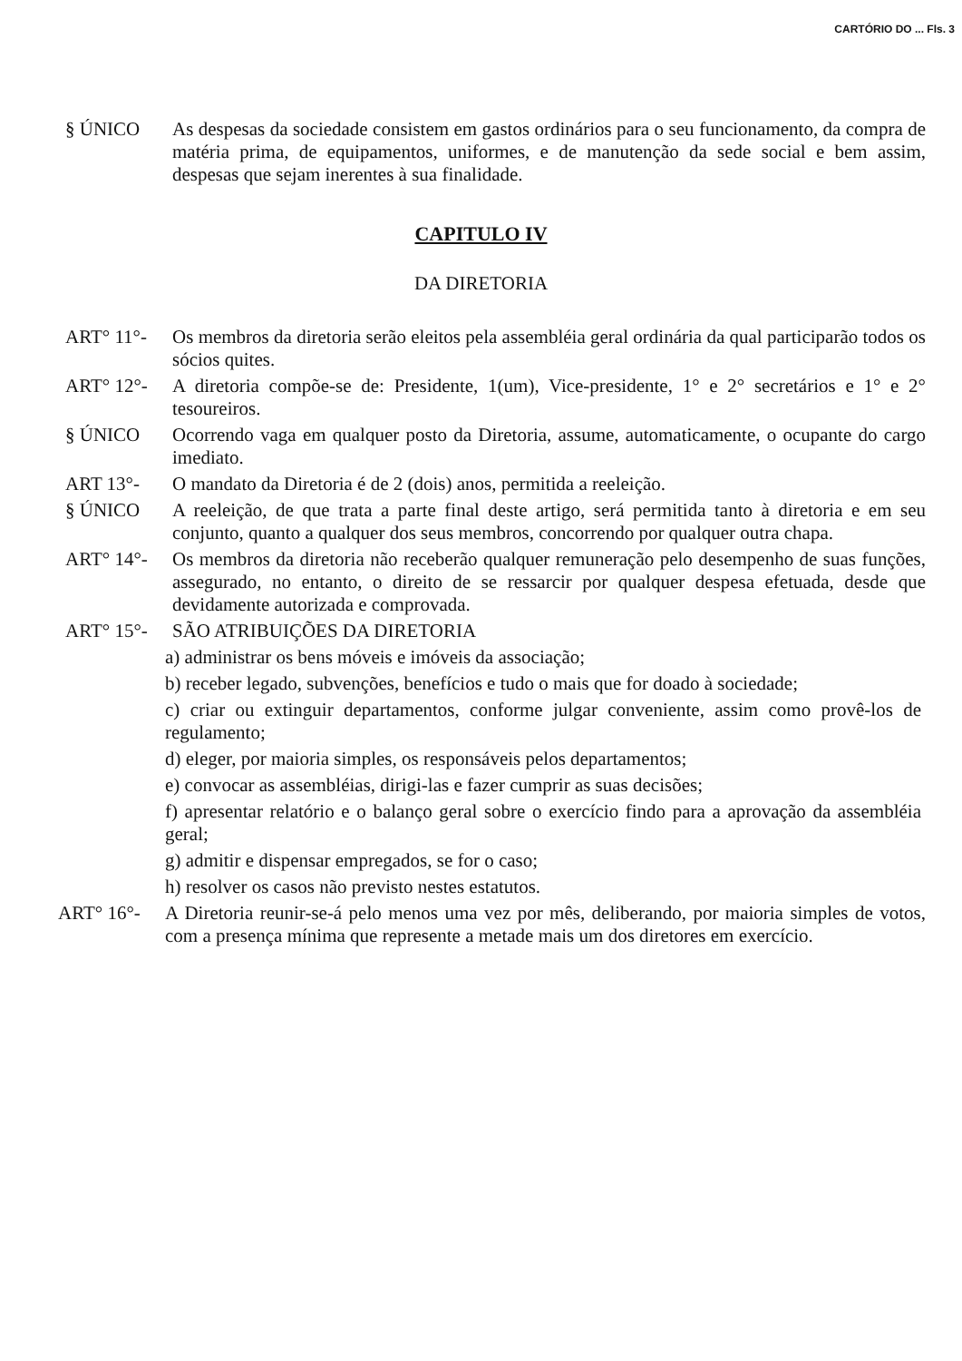CARTÓRIO DO ... Fls. 3
§ ÚNICO As despesas da sociedade consistem em gastos ordinários para o seu funcionamento, da compra de matéria prima, de equipamentos, uniformes, e de manutenção da sede social e bem assim, despesas que sejam inerentes à sua finalidade.
CAPITULO IV
DA DIRETORIA
ART° 11°- Os membros da diretoria serão eleitos pela assembléia geral ordinária da qual participarão todos os sócios quites.
ART° 12°- A diretoria compõe-se de: Presidente, 1(um), Vice-presidente, 1° e 2° secretários e 1° e 2° tesoureiros.
§ ÚNICO Ocorrendo vaga em qualquer posto da Diretoria, assume, automaticamente, o ocupante do cargo imediato.
ART 13°- O mandato da Diretoria é de 2 (dois) anos, permitida a reeleição.
§ ÚNICO A reeleição, de que trata a parte final deste artigo, será permitida tanto à diretoria e em seu conjunto, quanto a qualquer dos seus membros, concorrendo por qualquer outra chapa.
ART° 14°- Os membros da diretoria não receberão qualquer remuneração pelo desempenho de suas funções, assegurado, no entanto, o direito de se ressarcir por qualquer despesa efetuada, desde que devidamente autorizada e comprovada.
ART° 15°- SÃO ATRIBUIÇÕES DA DIRETORIA
a) administrar os bens móveis e imóveis da associação;
b) receber legado, subvenções, benefícios e tudo o mais que for doado à sociedade;
c) criar ou extinguir departamentos, conforme julgar conveniente, assim como provê-los de regulamento;
d) eleger, por maioria simples, os responsáveis pelos departamentos;
e) convocar as assembléias, dirigi-las e fazer cumprir as suas decisões;
f) apresentar relatório e o balanço geral sobre o exercício findo para a aprovação da assembléia geral;
g) admitir e dispensar empregados, se for o caso;
h) resolver os casos não previsto nestes estatutos.
ART° 16°- A Diretoria reunir-se-á pelo menos uma vez por mês, deliberando, por maioria simples de votos, com a presença mínima que represente a metade mais um dos diretores em exercício.